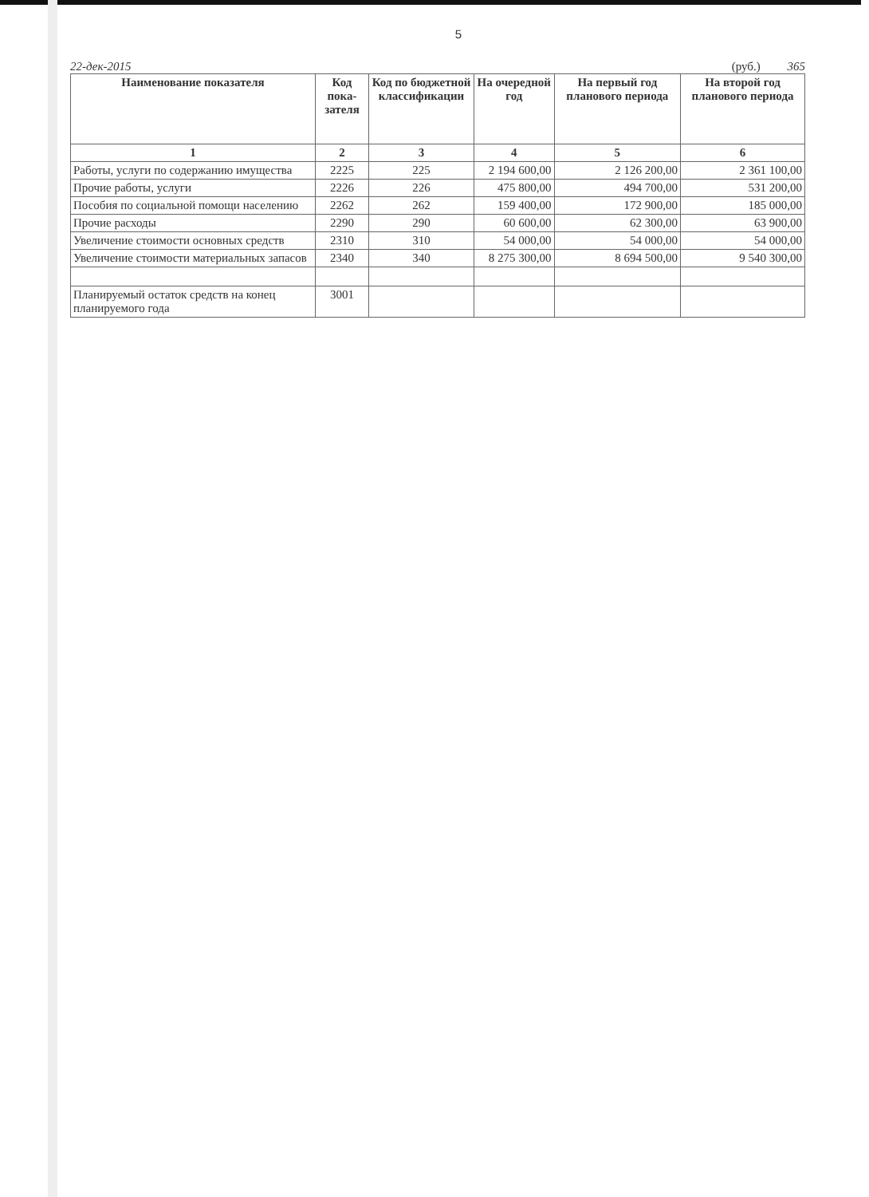5
22-дек-2015 (руб.) 365
| Наименование показателя | Код пока-зателя | Код по бюджетной классификации | На очередной год | На первый год планового периода | На второй год планового периода |
| --- | --- | --- | --- | --- | --- |
| 1 | 2 | 3 | 4 | 5 | 6 |
| Работы, услуги по содержанию имущества | 2225 | 225 | 2 194 600,00 | 2 126 200,00 | 2 361 100,00 |
| Прочие работы, услуги | 2226 | 226 | 475 800,00 | 494 700,00 | 531 200,00 |
| Пособия по социальной помощи населению | 2262 | 262 | 159 400,00 | 172 900,00 | 185 000,00 |
| Прочие расходы | 2290 | 290 | 60 600,00 | 62 300,00 | 63 900,00 |
| Увеличение стоимости основных средств | 2310 | 310 | 54 000,00 | 54 000,00 | 54 000,00 |
| Увеличение стоимости материальных запасов | 2340 | 340 | 8 275 300,00 | 8 694 500,00 | 9 540 300,00 |
| Планируемый остаток средств на конец планируемого года | 3001 | | | | |